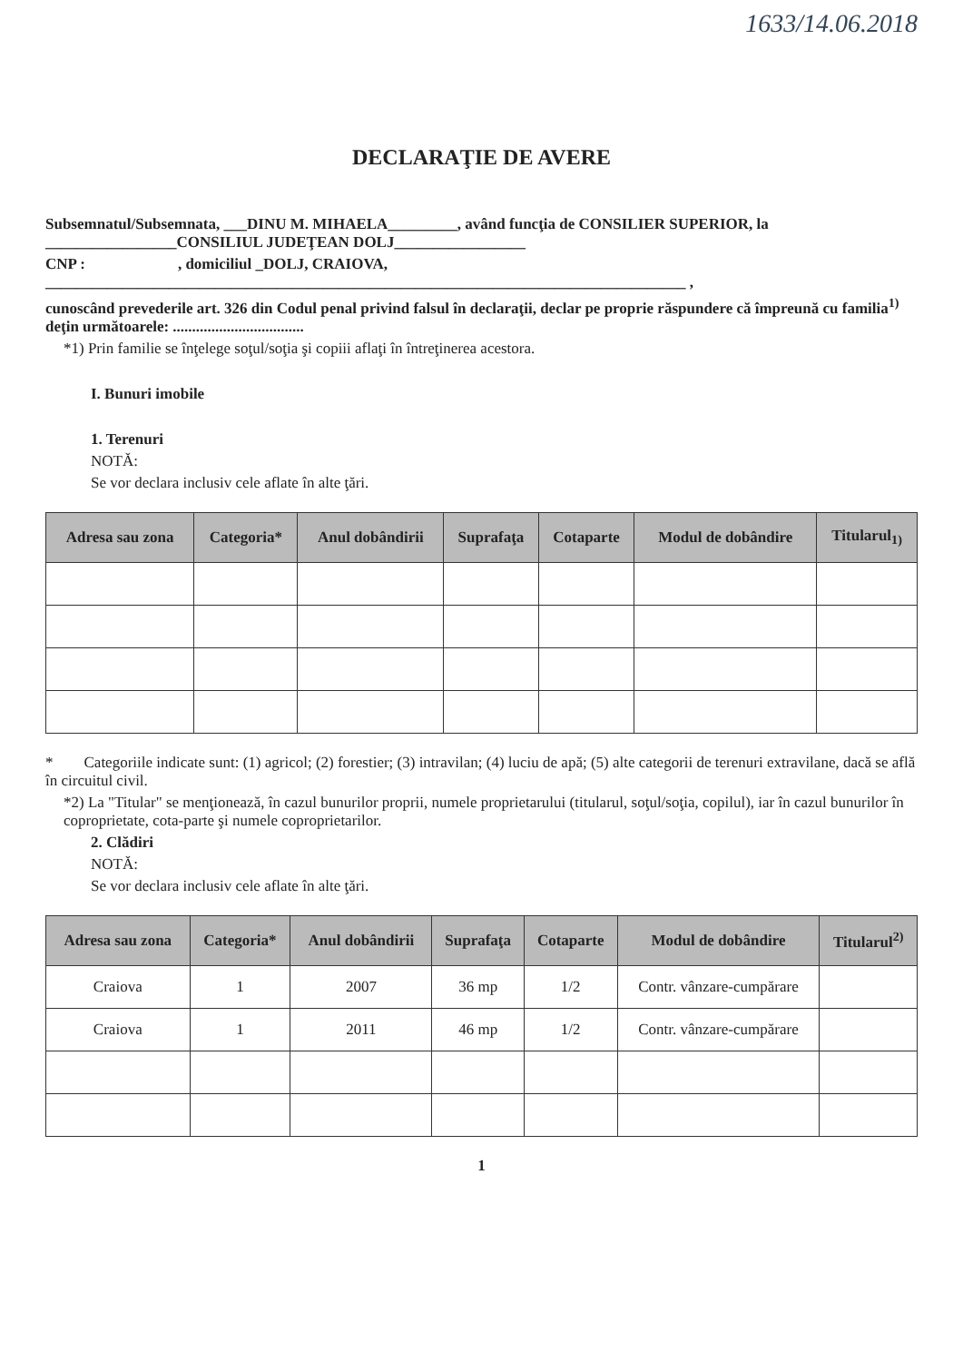1633/14.06.2018
DECLARAŢIE DE AVERE
Subsemnatul/Subsemnata, ___DINU M. MIHAELA_________, având funcţia de CONSILIER SUPERIOR, la _________________CONSILIUL JUDEŢEAN DOLJ_________________
CNP : , domiciliul _DOLJ, CRAIOVA, ___________________________________________________________________________________ ,
cunoscând prevederile art. 326 din Codul penal privind falsul în declaraţii, declar pe proprie răspundere că împreună cu familia<sup>1)</sup> deţin următoarele: ..................................
*1) Prin familie se înţelege soţul/soţia şi copiii aflaţi în întreţinerea acestora.
I. Bunuri imobile
1. Terenuri
NOTĂ:
Se vor declara inclusiv cele aflate în alte ţări.
| Adresa sau zona | Categoria* | Anul dobândirii | Suprafaţa | Cotaparte | Modul de dobândire | Titularul<sub>1)</sub> |
| --- | --- | --- | --- | --- | --- | --- |
* Categoriile indicate sunt: (1) agricol; (2) forestier; (3) intravilan; (4) luciu de apă; (5) alte categorii de terenuri extravilane, dacă se află în circuitul civil.
*2) La "Titular" se menţionează, în cazul bunurilor proprii, numele proprietarului (titularul, soţul/soţia, copilul), iar în cazul bunurilor în coproprietate, cota-parte şi numele coproprietarilor.
2. Clădiri
NOTĂ:
Se vor declara inclusiv cele aflate în alte ţări.
| Adresa sau zona | Categoria* | Anul dobândirii | Suprafaţa | Cotaparte | Modul de dobândire | Titularul<sup>2)</sup> |
| --- | --- | --- | --- | --- | --- | --- |
| Craiova | 1 | 2007 | 36 mp | 1/2 | Contr. vânzare-cumpărare | |
| Craiova | 1 | 2011 | 46 mp | 1/2 | Contr. vânzare-cumpărare | |
1